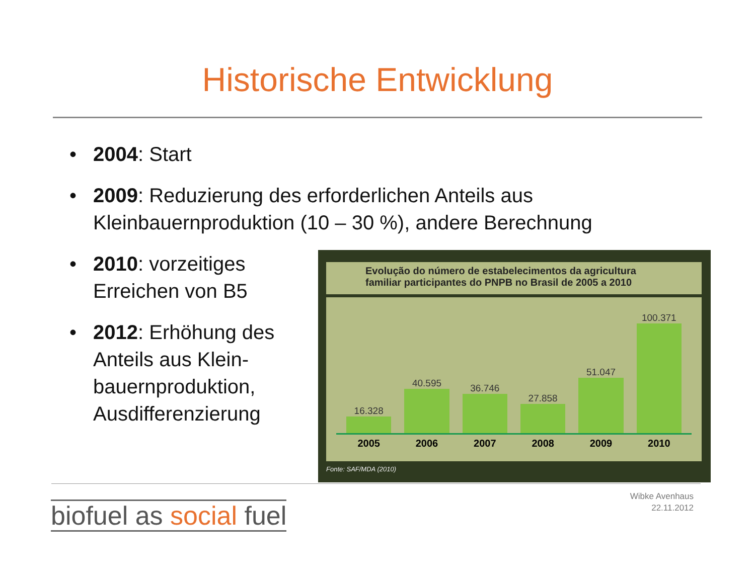Historische Entwicklung
• 2004: Start
• 2009: Reduzierung des erforderlichen Anteils aus Kleinbauernproduktion (10 – 30 %), andere Berechnung
• 2010: vorzeitiges Erreichen von B5
• 2012: Erhöhung des Anteils aus Klein-bauernproduktion, Ausdifferenzierung
Evolução do número de estabelecimentos da agricultura
familiar participantes do PNPB no Brasil de 2005 a 2010
16.328
40.595
36.746
27.858
51.047
100.371
2005 2006 2007 2008 2009 2010
Fonte: SAF/MDA (2010)
biofuel as social fuel
Wibke Avenhaus
22.11.2012